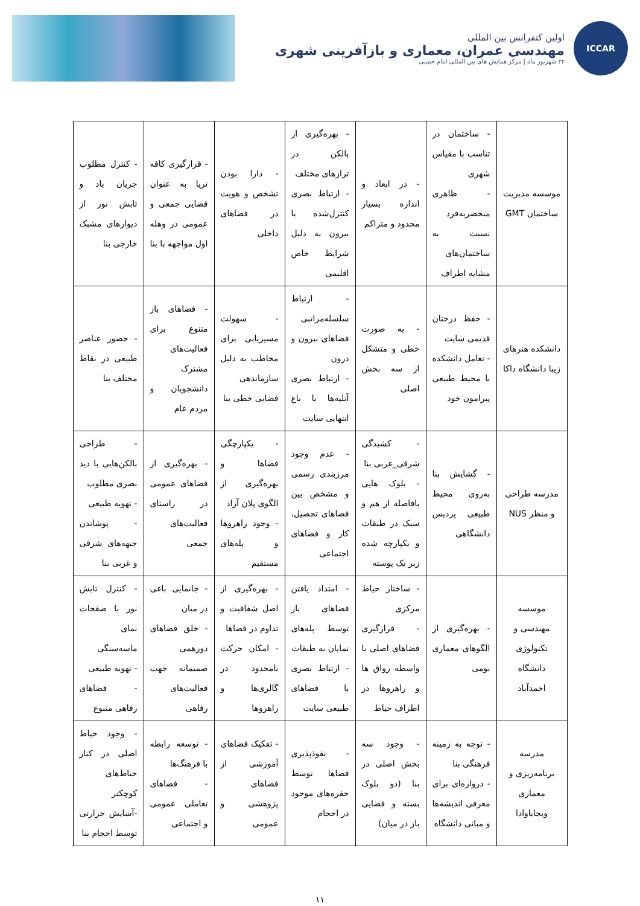ICCAR
اولین کنفرانس بین المللی
مهندسی عمران، معماری و بازآفرینی شهری
۲۲ شهریور ماه | مرکز همایش های بین المللی امام خمینی
| موسسه مدیریت ساختمان GMT | - ساختمان در تناسب با مقیاس شهری - ظاهری منحصربه‌فرد نسبت به ساختمان‌های مشابه اطراف | - در ابعاد و اندازه بسیار محدود و متراکم | - بهره‌گیری از بالکن در ترازهای مختلف - ارتباط بصری کنترل‌شده با بیرون به دلیل شرایط خاص اقلیمی | - دارا بودن تشخص و هویت در فضاهای داخلی | - قرارگیری کافه تریا به عنوان فضایی جمعی و عمومی در وهله اول مواجهه با بنا | - کنترل مطلوب جریان باد و تابش نور از دیوارهای مشبک خارجی بنا |
| دانشکده هنرهای زیبا دانشگاه داکا | - حفظ درختان قدیمی سایت - تعامل دانشکده با محیط طبیعی پیرامون خود | - به صورت خطی و متشکل از سه بخش اصلی | - ارتباط سلسله‌مراتبی فضاهای بیرون و درون - ارتباط بصری آتلیه‌ها با باغ انتهایی سایت | - سهولت مسیریابی برای مخاطب به دلیل سازماندهی فضایی خطی بنا | - فضاهای باز متنوع برای فعالیت‌های مشترک دانشجویان و مردم عام | - حضور عناصر طبیعی در نقاط مختلف بنا |
| مدرسه طراحی و منظر NUS | - گشایش بنا به‌روی محیط طبیعی پردیس دانشگاهی | - کشیدگی شرقی_غربی بنا - بلوک هایی بافاصله از هم و سبک در طبقات و یکپارچه شده زیر یک پوسته | - عدم وجود مرزبندی رسمی و مشخص بین فضاهای تحصیل، کار و فضاهای اجتماعی | - یکپارچگی فضاها و بهره‌گیری از الگوی پلان آزاد - وجود راهروها و پله‌های مستقیم | - بهره‌گیری از فضاهای عمومی در راستای فعالیت‌های جمعی | - طراحی بالکن‌هایی با دید بصری مطلوب - تهویه طبیعی - پوشاندن جبهه‌های شرقی و غربی بنا |
| موسسه مهندسی و تکنولوژی دانشگاه احمدآباد | - بهره‌گیری از الگوهای معماری بومی | - ساختار حیاط مرکزی - قرارگیری فضاهای اصلی با واسطه رواق ها و راهروها در اطراف حیاط | - امتداد یافتن فضاهای باز توسط پله‌های نمایان به طبقات - ارتباط بصری با فضاهای طبیعی سایت | - بهره‌گیری از اصل شفافیت و تداوم در فضاها - امکان حرکت نامحدود در گالری‌ها و راهروها | - جانمایی باغی در میان - خلق فضاهای دورهمی صمیمانه جهت فعالیت‌های رفاهی | - کنترل تابش نور با صفحات نمای ماسه‌سنگی - تهویه طبیعی - فضاهای رفاهی متنوع |
| مدرسه برنامه‌ریزی و معماری ویجایاوادا | - توجه به زمینه فرهنگی بنا - دروازه‌ای برای معرفی اندیشه‌ها و مبانی دانشگاه | - وجود سه بخش اصلی در بنا (دو بلوک بسته و فضایی باز در میان) | - نفوذپذیری فضاها توسط حفره‌های موجود در احجام | - تفکیک فضاهای آموزشی از فضاهای پژوهشی و عمومی | - توسعه رابطه با فرهنگ‌ها - فضاهای تعاملی عمومی و اجتماعی | - وجود حیاط اصلی در کنار حیاط‌های کوچکتر -آسایش حرارتی توسط احجام بنا |
۱۱